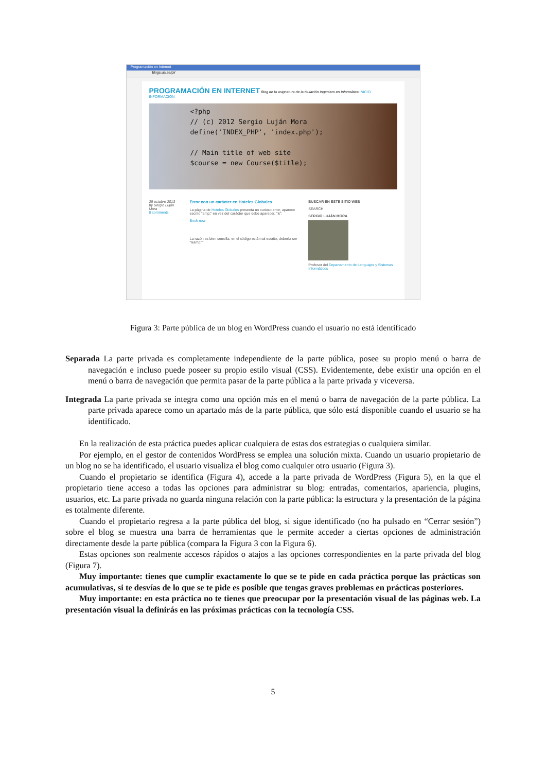Programación en Internet
blogs.ua.es/pi/
PROGRAMACIÓN EN INTERNET Blog de la asignatura de la titulación Ingeniero en Informática INICIO INFORMACIÓN
<?php
// (c) 2012 Sergio Luján Mora
define('INDEX_PHP', 'index.php');
// Main title of web site
$course = new Course($title);
25 octubre 2013
by Sergio Luján Mora
0 comments
Error con un carácter en Hoteles Globales
La página de Hoteles Globales presenta un curioso error, aparece escrito "amp;" en vez del carácter que debe aparecer, "&":
Book now
La razón es bien sencilla, en el código está mal escrito, debería ser "&amp;":
BUSCAR EN ESTE SITIO WEB
SEARCH
SERGIO LUJÁN MORA
Profesor del Departamento de Lenguajes y Sistemas Informáticos
Figura 3: Parte pública de un blog en WordPress cuando el usuario no está identificado
Separada La parte privada es completamente independiente de la parte pública, posee su propio menú o barra de navegación e incluso puede poseer su propio estilo visual (CSS). Evidentemente, debe existir una opción en el menú o barra de navegación que permita pasar de la parte pública a la parte privada y viceversa.
Integrada La parte privada se integra como una opción más en el menú o barra de navegación de la parte pública. La parte privada aparece como un apartado más de la parte pública, que sólo está disponible cuando el usuario se ha identificado.
En la realización de esta práctica puedes aplicar cualquiera de estas dos estrategias o cualquiera similar.
Por ejemplo, en el gestor de contenidos WordPress se emplea una solución mixta. Cuando un usuario propietario de un blog no se ha identificado, el usuario visualiza el blog como cualquier otro usuario (Figura 3).
Cuando el propietario se identifica (Figura 4), accede a la parte privada de WordPress (Figura 5), en la que el propietario tiene acceso a todas las opciones para administrar su blog: entradas, comentarios, apariencia, plugins, usuarios, etc. La parte privada no guarda ninguna relación con la parte pública: la estructura y la presentación de la página es totalmente diferente.
Cuando el propietario regresa a la parte pública del blog, si sigue identificado (no ha pulsado en “Cerrar sesión”) sobre el blog se muestra una barra de herramientas que le permite acceder a ciertas opciones de administración directamente desde la parte pública (compara la Figura 3 con la Figura 6).
Estas opciones son realmente accesos rápidos o atajos a las opciones correspondientes en la parte privada del blog (Figura 7).
Muy importante: tienes que cumplir exactamente lo que se te pide en cada práctica porque las prácticas son acumulativas, si te desvías de lo que se te pide es posible que tengas graves problemas en prácticas posteriores.
Muy importante: en esta práctica no te tienes que preocupar por la presentación visual de las páginas web. La presentación visual la definirás en las próximas prácticas con la tecnología CSS.
5